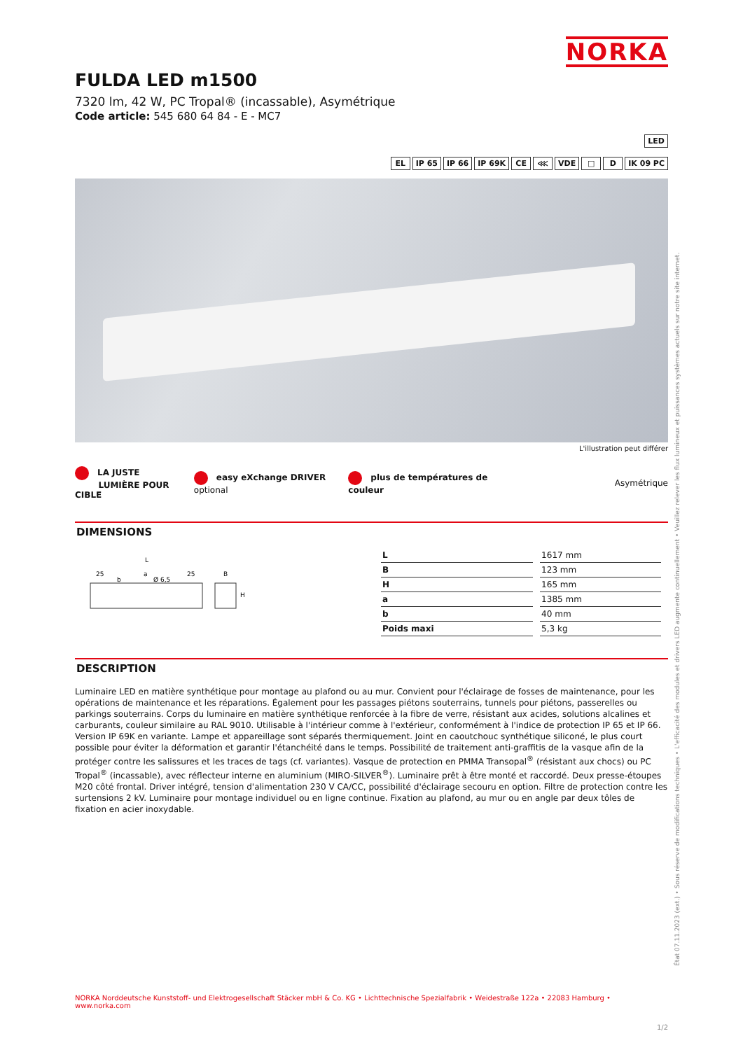NORKA
FULDA LED m1500
7320 lm, 42 W, PC Tropal® (incassable), Asymétrique
Code article: 545 680 64 84 - E - MC7
LED
EL IP 65 IP 66 IP 69K CE ⋘ VDE □ D IK 09 PC
L'illustration peut différer
LA JUSTE
LUMIÈRE POUR CIBLE
easy eXchange DRIVER optional
plus de températures de couleur
Asymétrique
DIMENSIONS
L
a
25
25
Ø 6,5
b
B
H
| L | 1617 mm |
| B | 123 mm |
| H | 165 mm |
| a | 1385 mm |
| b | 40 mm |
| Poids maxi | 5,3 kg |
DESCRIPTION
Luminaire LED en matière synthétique pour montage au plafond ou au mur. Convient pour l'éclairage de fosses de maintenance, pour les opérations de maintenance et les réparations. Également pour les passages piétons souterrains, tunnels pour piétons, passerelles ou parkings souterrains. Corps du luminaire en matière synthétique renforcée à la fibre de verre, résistant aux acides, solutions alcalines et carburants, couleur similaire au RAL 9010. Utilisable à l'intérieur comme à l'extérieur, conformément à l'indice de protection IP 65 et IP 66. Version IP 69K en variante. Lampe et appareillage sont séparés thermiquement. Joint en caoutchouc synthétique siliconé, le plus court possible pour éviter la déformation et garantir l'étanchéité dans le temps. Possibilité de traitement anti-graffitis de la vasque afin de la protéger contre les salissures et les traces de tags (cf. variantes). Vasque de protection en PMMA Transopal<sup>®</sup> (résistant aux chocs) ou PC Tropal<sup>®</sup> (incassable), avec réflecteur interne en aluminium (MIRO-SILVER<sup>®</sup>). Luminaire prêt à être monté et raccordé. Deux presse-étoupes M20 côté frontal. Driver intégré, tension d'alimentation 230 V CA/CC, possibilité d'éclairage secouru en option. Filtre de protection contre les surtensions 2 kV. Luminaire pour montage individuel ou en ligne continue. Fixation au plafond, au mur ou en angle par deux tôles de fixation en acier inoxydable.
État 07.11.2023 (ext.) • Sous réserve de modifications techniques • L'efficacité des modules et drivers LED augmente continuellement • Veuillez relever les flux lumineux et puissances systèmes actuels sur notre site internet.
NORKA Norddeutsche Kunststoff- und Elektrogesellschaft Stäcker mbH & Co. KG • Lichttechnische Spezialfabrik • Weidestraße 122a • 22083 Hamburg • www.norka.com
1/2